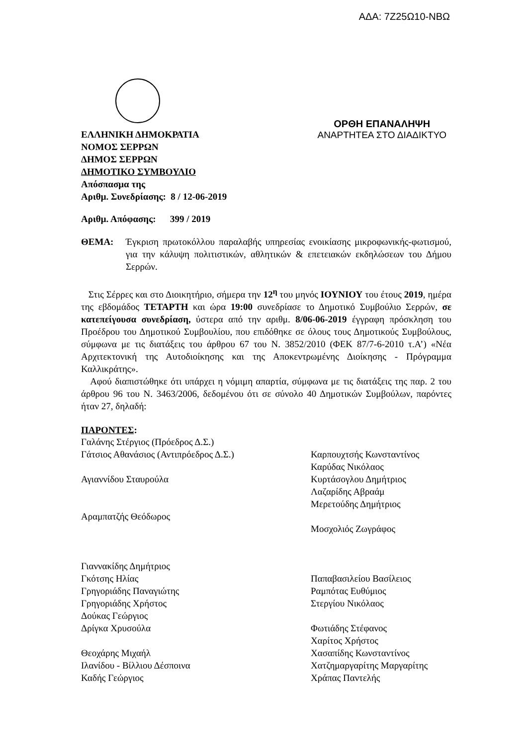ΑΔΑ: 7Ζ25Ω10-ΝΒΩ
ΕΛΛΗΝΙΚΗ ΔΗΜΟΚΡΑΤΙΑ ΟΡΘΗ ΕΠΑΝΑΛΗΨΗ
ΑΝΑΡΤΗΤΕΑ ΣΤΟ ΔΙΑΔΙΚΤΥΟ
ΝΟΜΟΣ ΣΕΡΡΩΝ
ΔΗΜΟΣ ΣΕΡΡΩΝ
ΔΗΜΟΤΙΚΟ ΣΥΜΒΟΥΛΙΟ
Απόσπασμα της
Αριθμ. Συνεδρίασης: 8 / 12-06-2019
Αριθμ. Απόφασης: 399 / 2019
ΘΕΜΑ:
Έγκριση πρωτοκόλλου παραλαβής υπηρεσίας ενοικίασης μικροφωνικής-φωτισμού, για την κάλυψη πολιτιστικών, αθλητικών & επετειακών εκδηλώσεων του Δήμου Σερρών.
Στις Σέρρες και στο Διοικητήριο, σήμερα την 12<sup>η</sup> του μηνός ΙΟΥΝΙΟΥ του έτους 2019, ημέρα της εβδομάδος ΤΕΤΑΡΤΗ και ώρα 19:00 συνεδρίασε το Δημοτικό Συμβούλιο Σερρών, σε κατεπείγουσα συνεδρίαση, ύστερα από την αριθμ. 8/06-06-2019 έγγραφη πρόσκληση του Προέδρου του Δημοτικού Συμβουλίου, που επιδόθηκε σε όλους τους Δημοτικούς Συμβούλους, σύμφωνα με τις διατάξεις του άρθρου 67 του Ν. 3852/2010 (ΦΕΚ 87/7-6-2010 τ.Α’) «Νέα Αρχιτεκτονική της Αυτοδιοίκησης και της Αποκεντρωμένης Διοίκησης - Πρόγραμμα Καλλικράτης».
Αφού διαπιστώθηκε ότι υπάρχει η νόμιμη απαρτία, σύμφωνα με τις διατάξεις της παρ. 2 του άρθρου 96 του Ν. 3463/2006, δεδομένου ότι σε σύνολο 40 Δημοτικών Συμβούλων, παρόντες ήταν 27, δηλαδή:
ΠΑΡΟΝΤΕΣ:
Γαλάνης Στέργιος (Πρόεδρος Δ.Σ.)
Γάτσιος Αθανάσιος (Αντιπρόεδρος Δ.Σ.)
Αγιαννίδου Σταυρούλα
Αραμπατζής Θεόδωρος
Γιαννακίδης Δημήτριος
Γκότσης Ηλίας
Γρηγοριάδης Παναγιώτης
Γρηγοριάδης Χρήστος
Δούκας Γεώργιος
Δρίγκα Χρυσούλα
Θεοχάρης Μιχαήλ
Ιλανίδου - Βίλλιου Δέσποινα
Καδής Γεώργιος
Καρπουχτσής Κωνσταντίνος
Καρύδας Νικόλαος
Κυρτάσογλου Δημήτριος
Λαζαρίδης Αβραάμ
Μερετούδης Δημήτριος
Μοσχολιός Ζωγράφος
Παπαβασιλείου Βασίλειος
Ραμπότας Ευθύμιος
Στεργίου Νικόλαος
Φωτιάδης Στέφανος
Χαρίτος Χρήστος
Χασαπίδης Κωνσταντίνος
Χατζημαργαρίτης Μαργαρίτης
Χράπας Παντελής